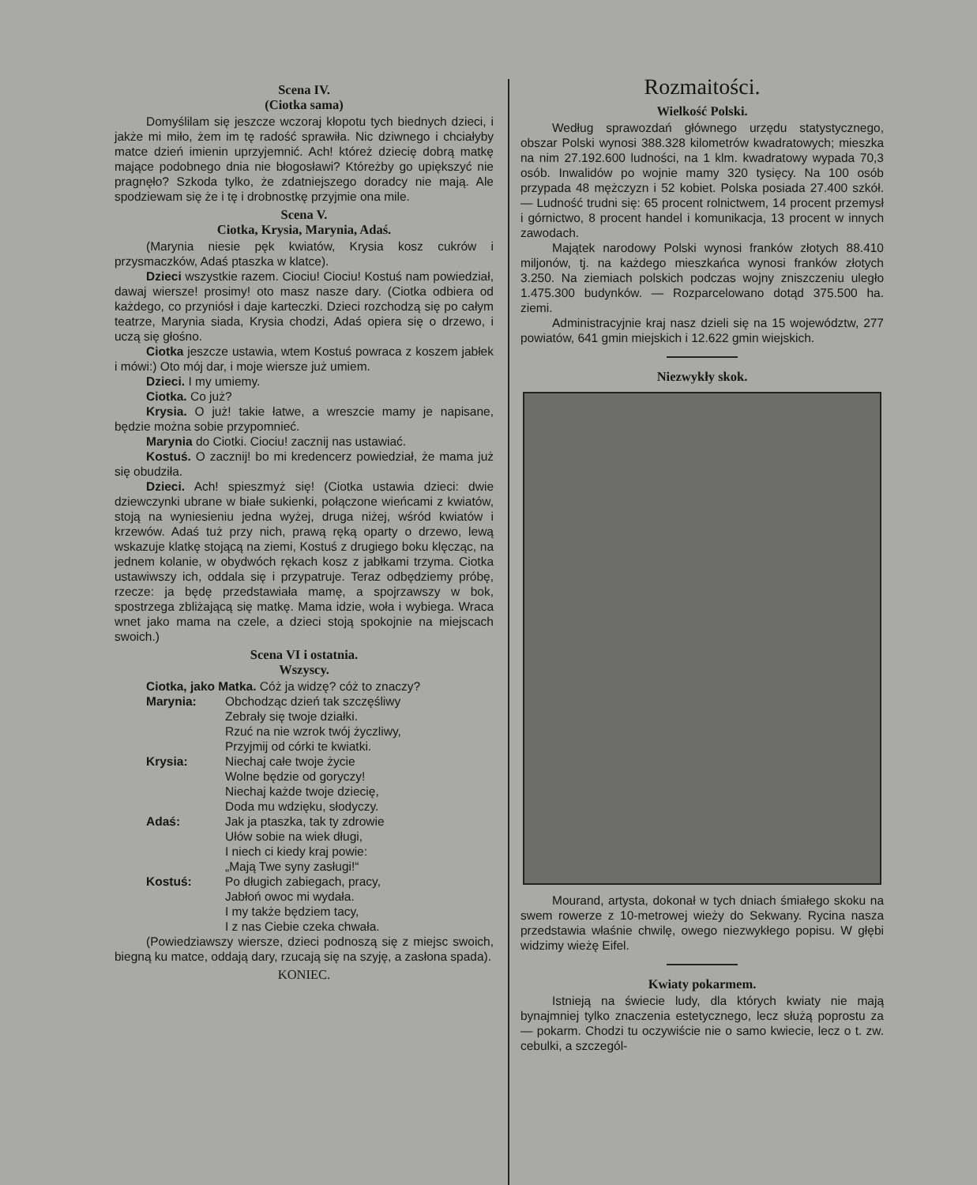Scena IV.
(Ciotka sama)
Domyślilam się jeszcze wczoraj kłopotu tych biednych dzieci, i jakże mi miło, żem im tę radość sprawiła. Nic dziwnego i chciałyby matce dzień imienin uprzyjemnić. Ach! któreż dziecię dobrą matkę mające podobnego dnia nie błogosławi? Któreżby go upiększyć nie pragnęło? Szkoda tylko, że zdatniejszego doradcy nie mają. Ale spodziewam się że i tę i drobnostkę przyjmie ona mile.
Scena V.
Ciotka, Krysia, Marynia, Adaś.
(Marynia niesie pęk kwiatów, Krysia kosz cukrów i przysmaczków, Adaś ptaszka w klatce).
Dzieci wszystkie razem. Ciociu! Ciociu! Kostuś nam powiedział, dawaj wiersze! prosimy! oto masz nasze dary. (Ciotka odbiera od każdego, co przyniósł i daje karteczki. Dzieci rozchodzą się po całym teatrze, Marynia siada, Krysia chodzi, Adaś opiera się o drzewo, i uczą się głośno.
Ciotka jeszcze ustawia, wtem Kostuś powraca z koszem jabłek i mówi:) Oto mój dar, i moje wiersze już umiem.
Dzieci. I my umiemy.
Ciotka. Co już?
Krysia. O już! takie łatwe, a wreszcie mamy je napisane, będzie można sobie przypomnieć.
Marynia do Ciotki. Ciociu! zacznij nas ustawiać.
Kostuś. O zacznij! bo mi kredencerz powiedział, że mama już się obudziła.
Dzieci. Ach! spieszmyż się! (Ciotka ustawia dzieci: dwie dziewczynki ubrane w białe sukienki, połączone wieńcami z kwiatów, stoją na wyniesieniu jedna wyżej, druga niżej, wśród kwiatów i krzewów. Adaś tuż przy nich, prawą ręką oparty o drzewo, lewą wskazuje klatkę stojącą na ziemi, Kostuś z drugiego boku klęcząc, na jednem kolanie, w obydwóch rękach kosz z jabłkami trzyma. Ciotka ustawiwszy ich, oddala się i przypatruje. Teraz odbędziemy próbę, rzecze: ja będę przedstawiała mamę, a spojrzawszy w bok, spostrzega zbliżającą się matkę. Mama idzie, woła i wybiega. Wraca wnet jako mama na czele, a dzieci stoją spokojnie na miejscach swoich.)
Scena VI i ostatnia.
Wszyscy.
Ciotka, jako Matka. Cóż ja widzę? cóż to znaczy?
Marynia: Obchodząc dzień tak szczęśliwy
Zebrały się twoje działki.
Rzuć na nie wzrok twój życzliwy,
Przyjmij od córki te kwiatki.
Krysia: Niechaj całe twoje życie
Wolne będzie od goryczy!
Niechaj każde twoje dziecię,
Doda mu wdzięku, słodyczy.
Adaś: Jak ja ptaszka, tak ty zdrowie
Ułów sobie na wiek długi,
I niech ci kiedy kraj powie:
„Mają Twe syny zasługi!“
Kostuś: Po długich zabiegach, pracy,
Jabłoń owoc mi wydała.
I my także będziem tacy,
I z nas Ciebie czeka chwała.
(Powiedziawszy wiersze, dzieci podnoszą się z miejsc swoich, biegną ku matce, oddają dary, rzucają się na szyję, a zasłona spada).
KONIEC.
Rozmaitości.
Wielkość Polski.
Według sprawozdań głównego urzędu statystycznego, obszar Polski wynosi 388.328 kilometrów kwadratowych; mieszka na nim 27.192.600 ludności, na 1 klm. kwadratowy wypada 70,3 osób. Inwalidów po wojnie mamy 320 tysięcy. Na 100 osób przypada 48 mężczyzn i 52 kobiet. Polska posiada 27.400 szkół. — Ludność trudni się: 65 procent rolnictwem, 14 procent przemysł i górnictwo, 8 procent handel i komunikacja, 13 procent w innych zawodach.
Majątek narodowy Polski wynosi franków złotych 88.410 miljonów, tj. na każdego mieszkańca wynosi franków złotych 3.250. Na ziemiach polskich podczas wojny zniszczeniu uległo 1.475.300 budynków. — Rozparcelowano dotąd 375.500 ha. ziemi.
Administracyjnie kraj nasz dzieli się na 15 województw, 277 powiatów, 641 gmin miejskich i 12.622 gmin wiejskich.
Niezwykły skok.
Mourand, artysta, dokonał w tych dniach śmiałego skoku na swem rowerze z 10-metrowej wieży do Sekwany. Rycina nasza przedstawia właśnie chwilę, owego niezwykłego popisu. W głębi widzimy wieżę Eifel.
Kwiaty pokarmem.
Istnieją na świecie ludy, dla których kwiaty nie mają bynajmniej tylko znaczenia estetycznego, lecz służą poprostu za — pokarm. Chodzi tu oczywiście nie o samo kwiecie, lecz o t. zw. cebulki, a szczegól-